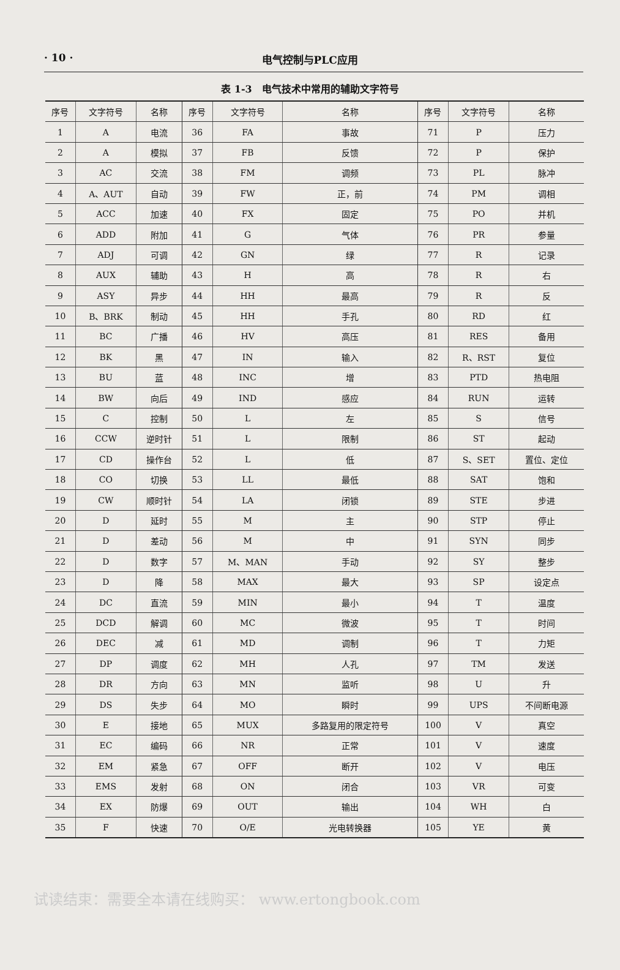· 10 · 电气控制与PLC应用
表 1-3　电气技术中常用的辅助文字符号
| 序号 | 文字符号 | 名称 | 序号 | 文字符号 | 名称 | 序号 | 文字符号 | 名称 |
| --- | --- | --- | --- | --- | --- | --- | --- | --- |
| 1 | A | 电流 | 36 | FA | 事故 | 71 | P | 压力 |
| 2 | A | 模拟 | 37 | FB | 反馈 | 72 | P | 保护 |
| 3 | AC | 交流 | 38 | FM | 调频 | 73 | PL | 脉冲 |
| 4 | A、AUT | 自动 | 39 | FW | 正，前 | 74 | PM | 调相 |
| 5 | ACC | 加速 | 40 | FX | 固定 | 75 | PO | 并机 |
| 6 | ADD | 附加 | 41 | G | 气体 | 76 | PR | 参量 |
| 7 | ADJ | 可调 | 42 | GN | 绿 | 77 | R | 记录 |
| 8 | AUX | 辅助 | 43 | H | 高 | 78 | R | 右 |
| 9 | ASY | 异步 | 44 | HH | 最高 | 79 | R | 反 |
| 10 | B、BRK | 制动 | 45 | HH | 手孔 | 80 | RD | 红 |
| 11 | BC | 广播 | 46 | HV | 高压 | 81 | RES | 备用 |
| 12 | BK | 黑 | 47 | IN | 输入 | 82 | R、RST | 复位 |
| 13 | BU | 蓝 | 48 | INC | 增 | 83 | PTD | 热电阻 |
| 14 | BW | 向后 | 49 | IND | 感应 | 84 | RUN | 运转 |
| 15 | C | 控制 | 50 | L | 左 | 85 | S | 信号 |
| 16 | CCW | 逆时针 | 51 | L | 限制 | 86 | ST | 起动 |
| 17 | CD | 操作台 | 52 | L | 低 | 87 | S、SET | 置位、定位 |
| 18 | CO | 切换 | 53 | LL | 最低 | 88 | SAT | 饱和 |
| 19 | CW | 顺时针 | 54 | LA | 闭锁 | 89 | STE | 步进 |
| 20 | D | 延时 | 55 | M | 主 | 90 | STP | 停止 |
| 21 | D | 差动 | 56 | M | 中 | 91 | SYN | 同步 |
| 22 | D | 数字 | 57 | M、MAN | 手动 | 92 | SY | 整步 |
| 23 | D | 降 | 58 | MAX | 最大 | 93 | SP | 设定点 |
| 24 | DC | 直流 | 59 | MIN | 最小 | 94 | T | 温度 |
| 25 | DCD | 解调 | 60 | MC | 微波 | 95 | T | 时间 |
| 26 | DEC | 减 | 61 | MD | 调制 | 96 | T | 力矩 |
| 27 | DP | 调度 | 62 | MH | 人孔 | 97 | TM | 发送 |
| 28 | DR | 方向 | 63 | MN | 监听 | 98 | U | 升 |
| 29 | DS | 失步 | 64 | MO | 瞬时 | 99 | UPS | 不间断电源 |
| 30 | E | 接地 | 65 | MUX | 多路复用的限定符号 | 100 | V | 真空 |
| 31 | EC | 编码 | 66 | NR | 正常 | 101 | V | 速度 |
| 32 | EM | 紧急 | 67 | OFF | 断开 | 102 | V | 电压 |
| 33 | EMS | 发射 | 68 | ON | 闭合 | 103 | VR | 可变 |
| 34 | EX | 防爆 | 69 | OUT | 输出 | 104 | WH | 白 |
| 35 | F | 快速 | 70 | O/E | 光电转换器 | 105 | YE | 黄 |
试读结束：需要全本请在线购买： www.ertongbook.com